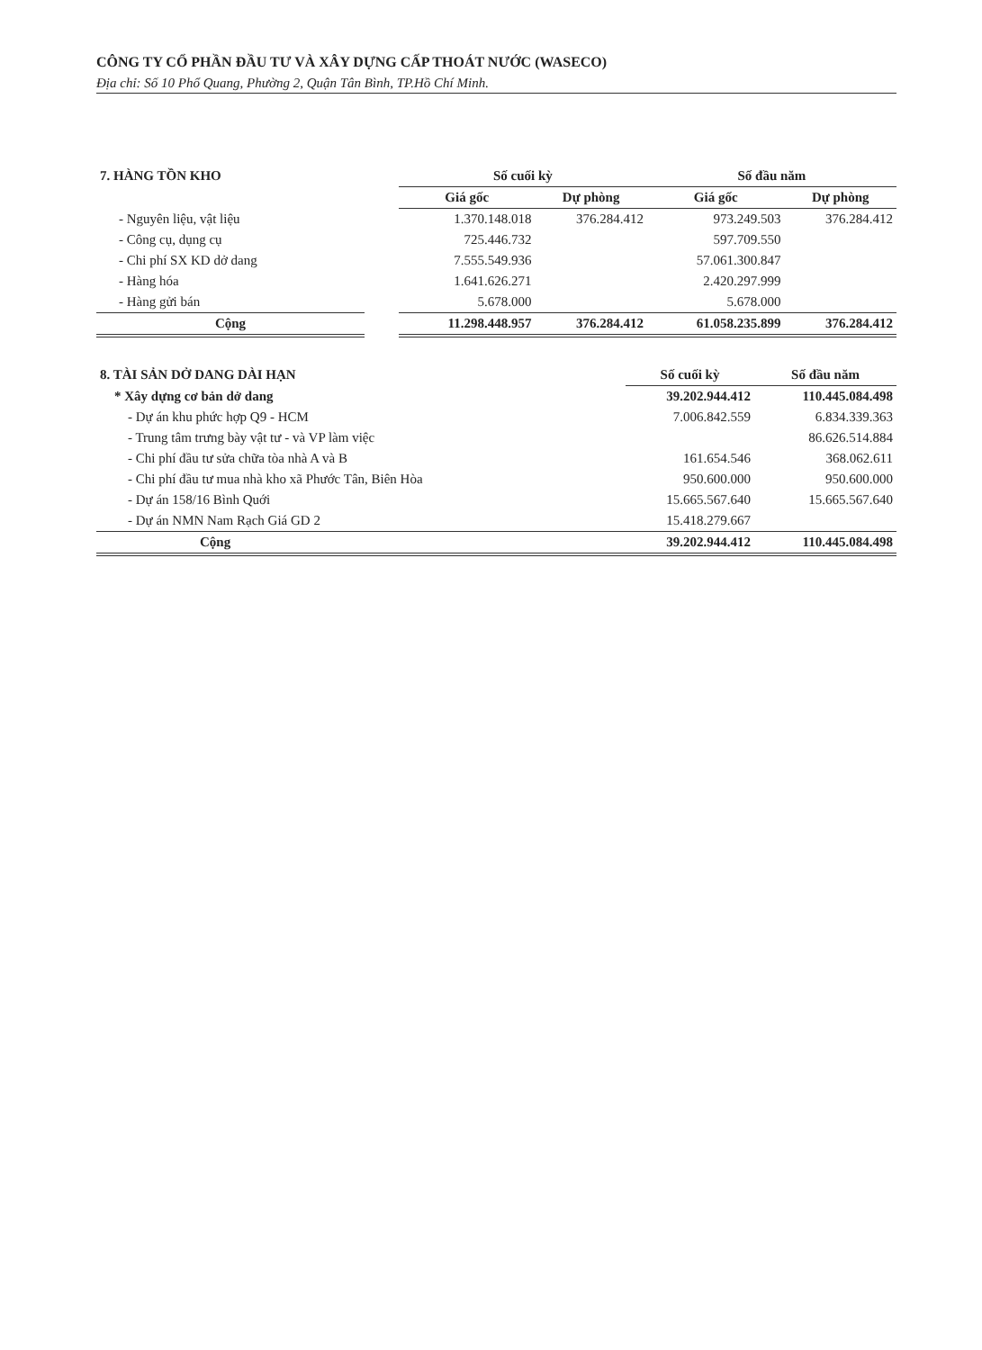CÔNG TY CỔ PHẦN ĐẦU TƯ VÀ XÂY DỰNG CẤP THOÁT NƯỚC (WASECO)
Địa chỉ: Số 10 Phổ Quang, Phường 2, Quận Tân Bình, TP.Hồ Chí Minh.
| 7. HÀNG TỒN KHO | | Số cuối kỳ | | Số đầu năm | |
| --- | --- | --- | --- | --- | --- |
| | | Giá gốc | Dự phòng | Giá gốc | Dự phòng |
| - Nguyên liệu, vật liệu | | 1.370.148.018 | 376.284.412 | 973.249.503 | 376.284.412 |
| - Công cụ, dụng cụ | | 725.446.732 | | 597.709.550 | |
| - Chi phí SX KD dở dang | | 7.555.549.936 | | 57.061.300.847 | |
| - Hàng hóa | | 1.641.626.271 | | 2.420.297.999 | |
| - Hàng gửi bán | | 5.678.000 | | 5.678.000 | |
| Cộng | | 11.298.448.957 | 376.284.412 | 61.058.235.899 | 376.284.412 |
| 8. TÀI SẢN DỞ DANG DÀI HẠN | Số cuối kỳ | Số đầu năm |
| --- | --- | --- |
| * Xây dựng cơ bản dở dang | 39.202.944.412 | 110.445.084.498 |
| - Dự án khu phức hợp Q9 - HCM | 7.006.842.559 | 6.834.339.363 |
| - Trung tâm trưng bày vật tư - và VP làm việc | | 86.626.514.884 |
| - Chi phí đầu tư sửa chữa tòa nhà A và B | 161.654.546 | 368.062.611 |
| - Chi phí đầu tư mua nhà kho xã Phước Tân, Biên Hòa | 950.600.000 | 950.600.000 |
| - Dự án 158/16 Bình Quới | 15.665.567.640 | 15.665.567.640 |
| - Dự án NMN Nam Rạch Giá GD 2 | 15.418.279.667 | |
| Cộng | 39.202.944.412 | 110.445.084.498 |